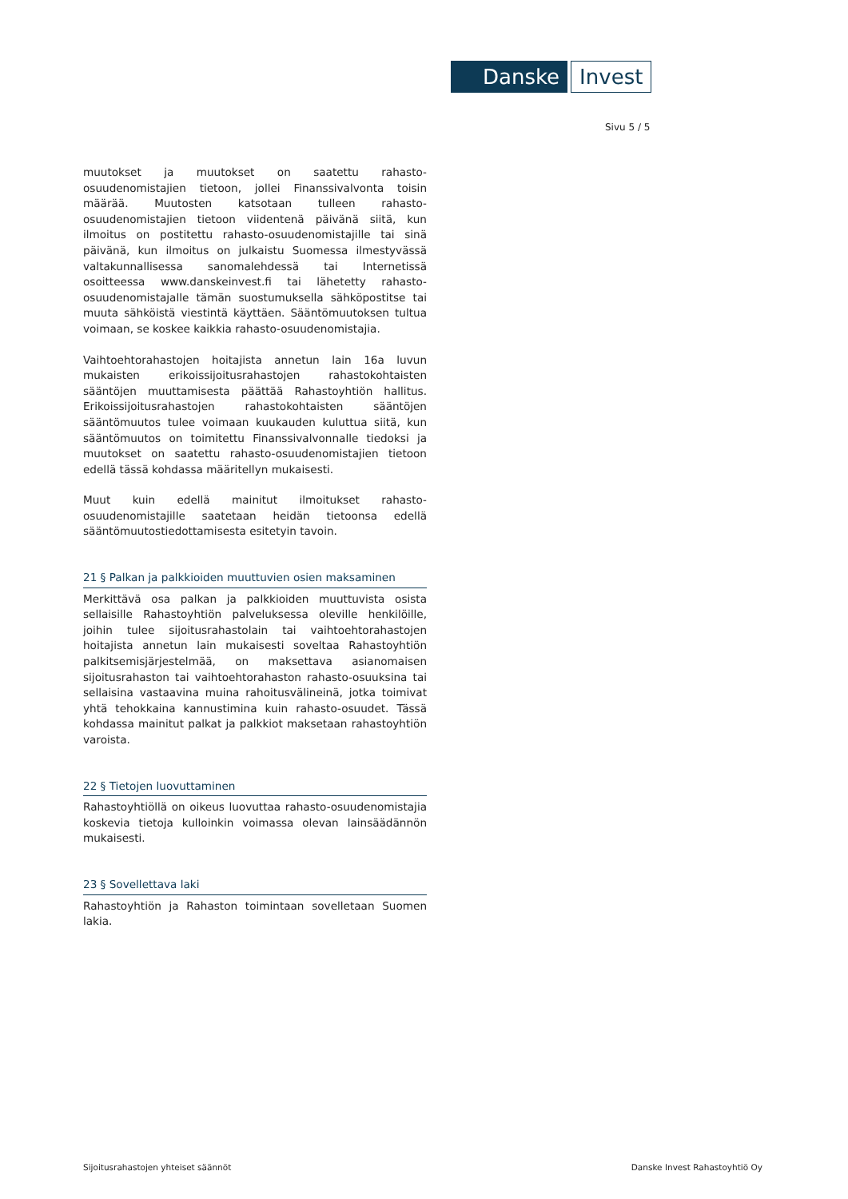Danske Invest
Sivu 5 / 5
muutokset ja muutokset on saatettu rahasto-osuudenomistajien tietoon, jollei Finanssivalvonta toisin määrää. Muutosten katsotaan tulleen rahasto-osuudenomistajien tietoon viidentenä päivänä siitä, kun ilmoitus on postitettu rahasto-osuudenomistajille tai sinä päivänä, kun ilmoitus on julkaistu Suomessa ilmestyvässä valtakunnallisessa sanomalehdessä tai Internetissä osoitteessa www.danskeinvest.fi tai lähetetty rahasto-osuudenomistajalle tämän suostumuksella sähköpostitse tai muuta sähköistä viestintä käyttäen. Sääntömuutoksen tultua voimaan, se koskee kaikkia rahasto-osuudenomistajia.
Vaihtoehtorahastojen hoitajista annetun lain 16a luvun mukaisten erikoissijoitusrahastojen rahastokohtaisten sääntöjen muuttamisesta päättää Rahastoyhtiön hallitus. Erikoissijoitusrahastojen rahastokohtaisten sääntöjen sääntömuutos tulee voimaan kuukauden kuluttua siitä, kun sääntömuutos on toimitettu Finanssivalvonnalle tiedoksi ja muutokset on saatettu rahasto-osuudenomistajien tietoon edellä tässä kohdassa määritellyn mukaisesti.
Muut kuin edellä mainitut ilmoitukset rahasto-osuudenomistajille saatetaan heidän tietoonsa edellä sääntömuutostiedottamisesta esitetyin tavoin.
21 § Palkan ja palkkioiden muuttuvien osien maksaminen
Merkittävä osa palkan ja palkkioiden muuttuvista osista sellaisille Rahastoyhtiön palveluksessa oleville henkilöille, joihin tulee sijoitusrahastolain tai vaihtoehtorahastojen hoitajista annetun lain mukaisesti soveltaa Rahastoyhtiön palkitsemisjärjestelmää, on maksettava asianomaisen sijoitusrahaston tai vaihtoehtorahaston rahasto-osuuksina tai sellaisina vastaavina muina rahoitusvälineinä, jotka toimivat yhtä tehokkaina kannustimina kuin rahasto-osuudet. Tässä kohdassa mainitut palkat ja palkkiot maksetaan rahastoyhtiön varoista.
22 § Tietojen luovuttaminen
Rahastoyhtiöllä on oikeus luovuttaa rahasto-osuudenomistajia koskevia tietoja kulloinkin voimassa olevan lainsäädännön mukaisesti.
23 § Sovellettava laki
Rahastoyhtiön ja Rahaston toimintaan sovelletaan Suomen lakia.
Sijoitusrahastojen yhteiset säännöt Danske Invest Rahastoyhtiö Oy